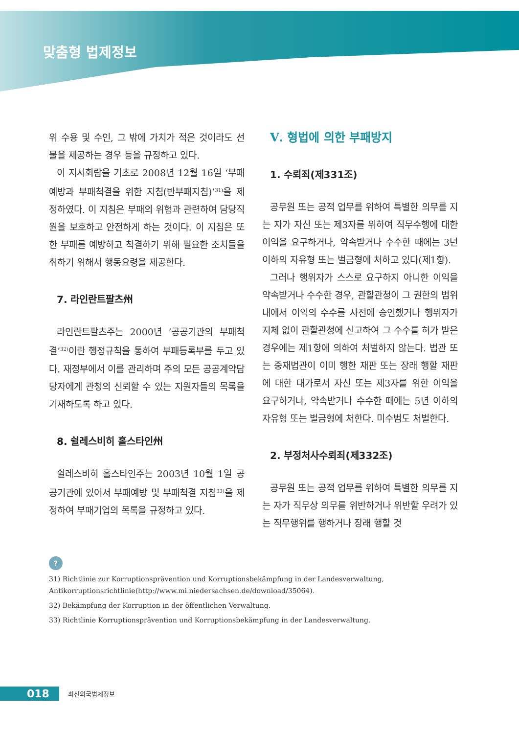맞춤형 법제정보
위 수용 및 수인, 그 밖에 가치가 적은 것이라도 선물을 제공하는 경우 등을 규정하고 있다.
이 지시회람을 기초로 2008년 12월 16일 ‘부패예방과 부패척결을 위한 지침(반부패지침)’<sup>31)</sup>을 제정하였다. 이 지침은 부패의 위험과 관련하여 담당직원을 보호하고 안전하게 하는 것이다. 이 지침은 또한 부패를 예방하고 척결하기 위해 필요한 조치들을 취하기 위해서 행동요령을 제공한다.
7. 라인란트팔츠州
라인란트팔츠주는 2000년 ‘공공기관의 부패척결’<sup>32)</sup>이란 행정규칙을 통하여 부패등록부를 두고 있다. 재정부에서 이를 관리하며 주의 모든 공공계약담당자에게 관청의 신뢰할 수 있는 지원자들의 목록을 기재하도록 하고 있다.
8. 쉴레스비히 홀스타인州
쉴레스비히 홀스타인주는 2003년 10월 1일 공공기관에 있어서 부패예방 및 부패척결 지침<sup>33)</sup>을 제정하여 부패기업의 목록을 규정하고 있다.
Ⅴ. 형법에 의한 부패방지
1. 수뢰죄(제331조)
공무원 또는 공적 업무를 위하여 특별한 의무를 지는 자가 자신 또는 제3자를 위하여 직무수행에 대한 이익을 요구하거나, 약속받거나 수수한 때에는 3년 이하의 자유형 또는 벌금형에 처하고 있다(제1항).
그러나 행위자가 스스로 요구하지 아니한 이익을 약속받거나 수수한 경우, 관할관청이 그 권한의 범위 내에서 이익의 수수를 사전에 승인했거나 행위자가 지체 없이 관할관청에 신고하여 그 수수를 허가 받은 경우에는 제1항에 의하여 처벌하지 않는다. 법관 또는 중재법관이 이미 행한 재판 또는 장래 행할 재판에 대한 대가로서 자신 또는 제3자를 위한 이익을 요구하거나, 약속받거나 수수한 때에는 5년 이하의 자유형 또는 벌금형에 처한다. 미수범도 처벌한다.
2. 부정처사수뢰죄(제332조)
공무원 또는 공적 업무를 위하여 특별한 의무를 지는 자가 직무상 의무를 위반하거나 위반할 우려가 있는 직무행위를 행하거나 장래 행할 것
?
31) Richtlinie zur Korruptionsprävention und Korruptionsbekämpfung in der Landesverwaltung, Antikorruptionsrichtlinie(http://www.mi.niedersachsen.de/download/35064).
32) Bekämpfung der Korruption in der öffentlichen Verwaltung.
33) Richtlinie Korruptionsprävention und Korruptionsbekämpfung in der Landesverwaltung.
018 최신외국법제정보